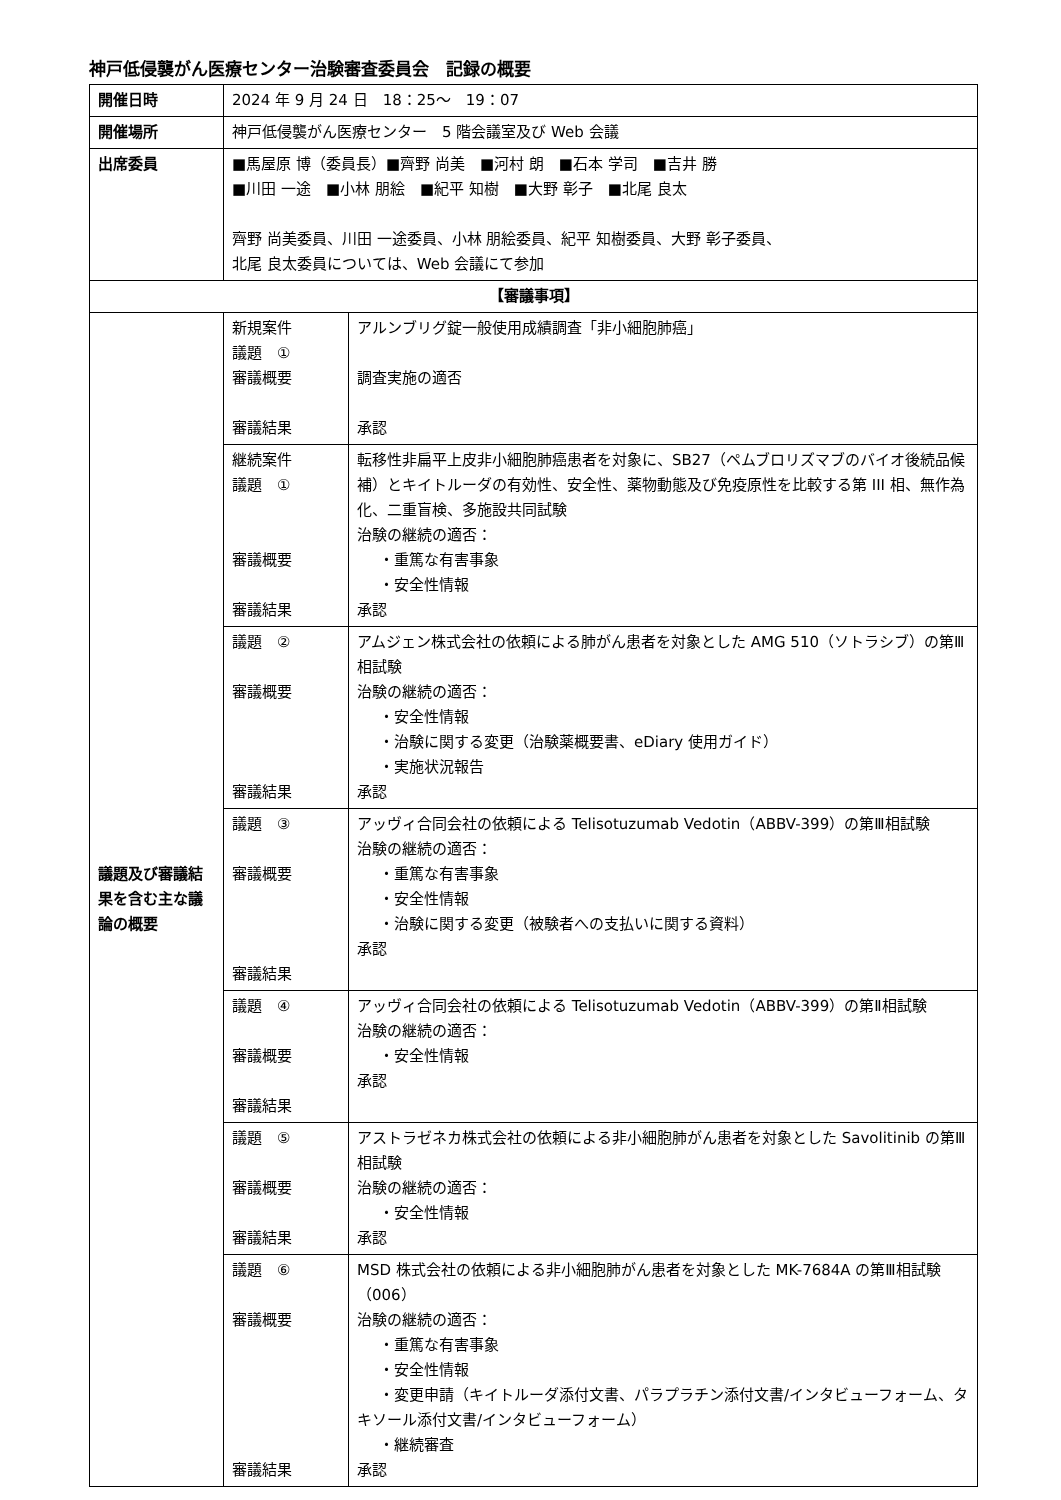神戸低侵襲がん医療センター治験審査委員会　記録の概要
| 開催日時 | 2024 年 9 月 24 日 18：25～ 19：07 | |
| 開催場所 | 神戸低侵襲がん医療センター 5 階会議室及び Web 会議 | |
| 出席委員 | ■馬屋原 博（委員長）■齊野 尚美 ■河村 朗 ■石本 学司 ■吉井 勝 ■川田 一途 ■小林 朋絵 ■紀平 知樹 ■大野 彰子 ■北尾 良太 齊野 尚美委員、川田 一途委員、小林 朋絵委員、紀平 知樹委員、大野 彰子委員、 北尾 良太委員については、Web 会議にて参加 | |
| 【審議事項】 | | |
| 議題及び審議結果を含む主な議論の概要 | 新規案件 議題 ① 審議概要 審議結果 | アルンブリグ錠一般使用成績調査「非小細胞肺癌」 調査実施の適否 承認 |
| | 継続案件 議題 ① 審議概要 審議結果 | 転移性非扁平上皮非小細胞肺癌患者を対象に、SB27（ペムブロリズマブのバイオ後続品候補）とキイトルーダの有効性、安全性、薬物動態及び免疫原性を比較する第 III 相、無作為化、二重盲検、多施設共同試験 治験の継続の適否： ・重篤な有害事象 ・安全性情報 承認 |
| | 議題 ② 審議概要 審議結果 | アムジェン株式会社の依頼による肺がん患者を対象とした AMG 510（ソトラシブ）の第Ⅲ相試験 治験の継続の適否： ・安全性情報 ・治験に関する変更（治験薬概要書、eDiary 使用ガイド） ・実施状況報告 承認 |
| | 議題 ③ 審議概要 審議結果 | アッヴィ合同会社の依頼による Telisotuzumab Vedotin（ABBV-399）の第Ⅲ相試験 治験の継続の適否： ・重篤な有害事象 ・安全性情報 ・治験に関する変更（被験者への支払いに関する資料） 承認 |
| | 議題 ④ 審議概要 審議結果 | アッヴィ合同会社の依頼による Telisotuzumab Vedotin（ABBV-399）の第Ⅱ相試験 治験の継続の適否： ・安全性情報 承認 |
| | 議題 ⑤ 審議概要 審議結果 | アストラゼネカ株式会社の依頼による非小細胞肺がん患者を対象とした Savolitinib の第Ⅲ相試験 治験の継続の適否： ・安全性情報 承認 |
| | 議題 ⑥ 審議概要 審議結果 | MSD 株式会社の依頼による非小細胞肺がん患者を対象とした MK-7684A の第Ⅲ相試験（006） 治験の継続の適否： ・重篤な有害事象 ・安全性情報 ・変更申請（キイトルーダ添付文書、パラプラチン添付文書/インタビューフォーム、タキソール添付文書/インタビューフォーム） ・継続審査 承認 |